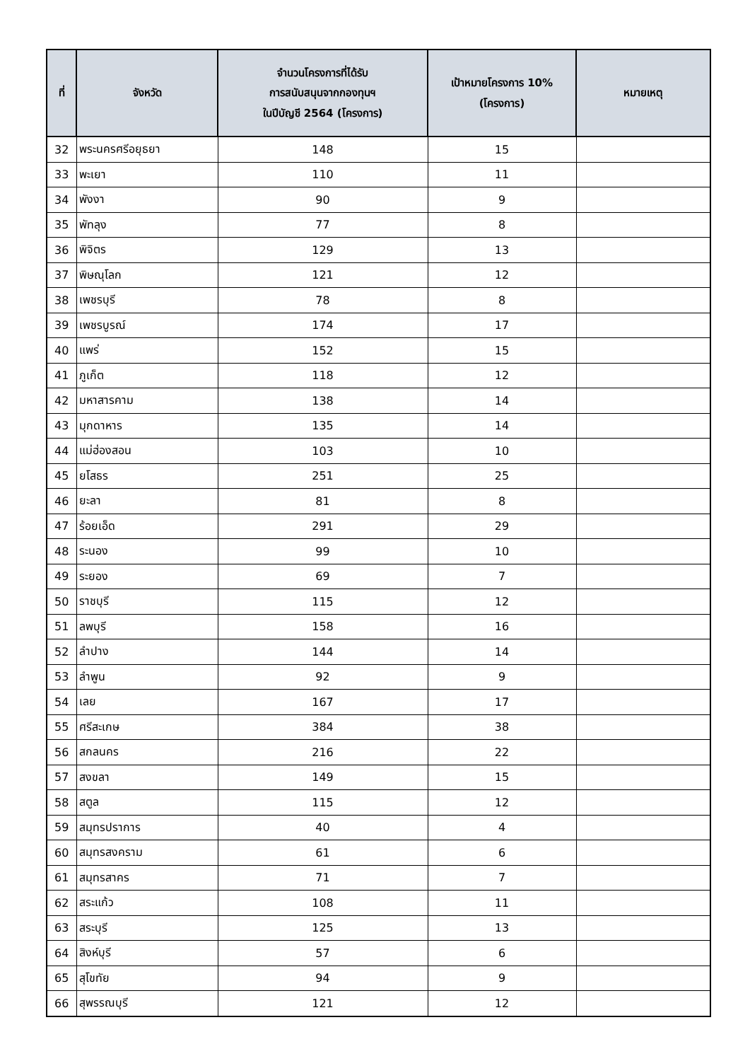| ที่ | จังหวัด | จำนวนโครงการที่ได้รับ การสนับสนุนจากกองทุนฯ ในปีบัญชี 2564 (โครงการ) | เป้าหมายโครงการ 10% (โครงการ) | หมายเหตุ |
| --- | --- | --- | --- | --- |
| 32 | พระนครศรีอยุธยา | 148 | 15 | |
| 33 | พะเยา | 110 | 11 | |
| 34 | พังงา | 90 | 9 | |
| 35 | พัทลุง | 77 | 8 | |
| 36 | พิจิตร | 129 | 13 | |
| 37 | พิษณุโลก | 121 | 12 | |
| 38 | เพชรบุรี | 78 | 8 | |
| 39 | เพชรบูรณ์ | 174 | 17 | |
| 40 | แพร่ | 152 | 15 | |
| 41 | ภูเก็ต | 118 | 12 | |
| 42 | มหาสารคาม | 138 | 14 | |
| 43 | มุกดาหาร | 135 | 14 | |
| 44 | แม่ฮ่องสอน | 103 | 10 | |
| 45 | ยโสธร | 251 | 25 | |
| 46 | ยะลา | 81 | 8 | |
| 47 | ร้อยเอ็ด | 291 | 29 | |
| 48 | ระนอง | 99 | 10 | |
| 49 | ระยอง | 69 | 7 | |
| 50 | ราชบุรี | 115 | 12 | |
| 51 | ลพบุรี | 158 | 16 | |
| 52 | ลำปาง | 144 | 14 | |
| 53 | ลำพูน | 92 | 9 | |
| 54 | เลย | 167 | 17 | |
| 55 | ศรีสะเกษ | 384 | 38 | |
| 56 | สกลนคร | 216 | 22 | |
| 57 | สงขลา | 149 | 15 | |
| 58 | สตูล | 115 | 12 | |
| 59 | สมุทรปราการ | 40 | 4 | |
| 60 | สมุทรสงคราม | 61 | 6 | |
| 61 | สมุทรสาคร | 71 | 7 | |
| 62 | สระแก้ว | 108 | 11 | |
| 63 | สระบุรี | 125 | 13 | |
| 64 | สิงห์บุรี | 57 | 6 | |
| 65 | สุโขทัย | 94 | 9 | |
| 66 | สุพรรณบุรี | 121 | 12 | |